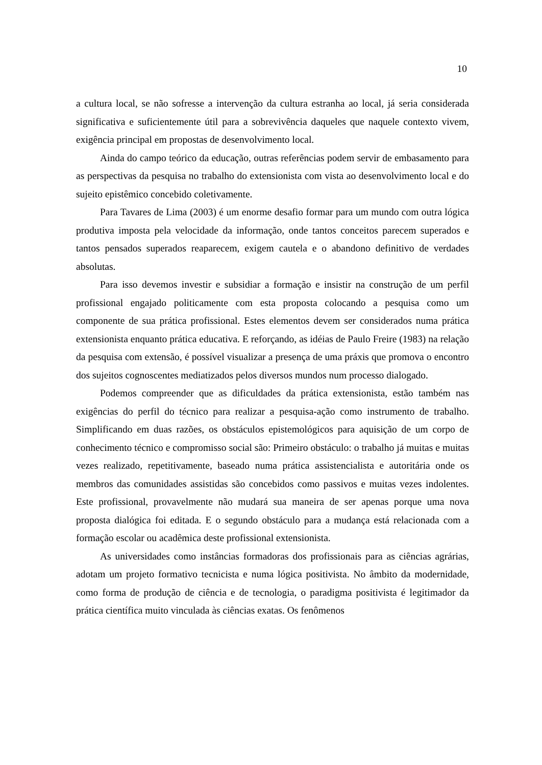10
a cultura local, se não sofresse a intervenção da cultura estranha ao local, já seria considerada significativa e suficientemente útil para a sobrevivência daqueles que naquele contexto vivem, exigência principal em propostas de desenvolvimento local.
Ainda do campo teórico da educação, outras referências podem servir de embasamento para as perspectivas da pesquisa no trabalho do extensionista com vista ao desenvolvimento local e do sujeito epistêmico concebido coletivamente.
Para Tavares de Lima (2003) é um enorme desafio formar para um mundo com outra lógica produtiva imposta pela velocidade da informação, onde tantos conceitos parecem superados e tantos pensados superados reaparecem, exigem cautela e o abandono definitivo de verdades absolutas.
Para isso devemos investir e subsidiar a formação e insistir na construção de um perfil profissional engajado politicamente com esta proposta colocando a pesquisa como um componente de sua prática profissional. Estes elementos devem ser considerados numa prática extensionista enquanto prática educativa. E reforçando, as idéias de Paulo Freire (1983) na relação da pesquisa com extensão, é possível visualizar a presença de uma práxis que promova o encontro dos sujeitos cognoscentes mediatizados pelos diversos mundos num processo dialogado.
Podemos compreender que as dificuldades da prática extensionista, estão também nas exigências do perfil do técnico para realizar a pesquisa-ação como instrumento de trabalho. Simplificando em duas razões, os obstáculos epistemológicos para aquisição de um corpo de conhecimento técnico e compromisso social são: Primeiro obstáculo: o trabalho já muitas e muitas vezes realizado, repetitivamente, baseado numa prática assistencialista e autoritária onde os membros das comunidades assistidas são concebidos como passivos e muitas vezes indolentes. Este profissional, provavelmente não mudará sua maneira de ser apenas porque uma nova proposta dialógica foi editada. E o segundo obstáculo para a mudança está relacionada com a formação escolar ou acadêmica deste profissional extensionista.
As universidades como instâncias formadoras dos profissionais para as ciências agrárias, adotam um projeto formativo tecnicista e numa lógica positivista. No âmbito da modernidade, como forma de produção de ciência e de tecnologia, o paradigma positivista é legitimador da prática científica muito vinculada às ciências exatas. Os fenômenos